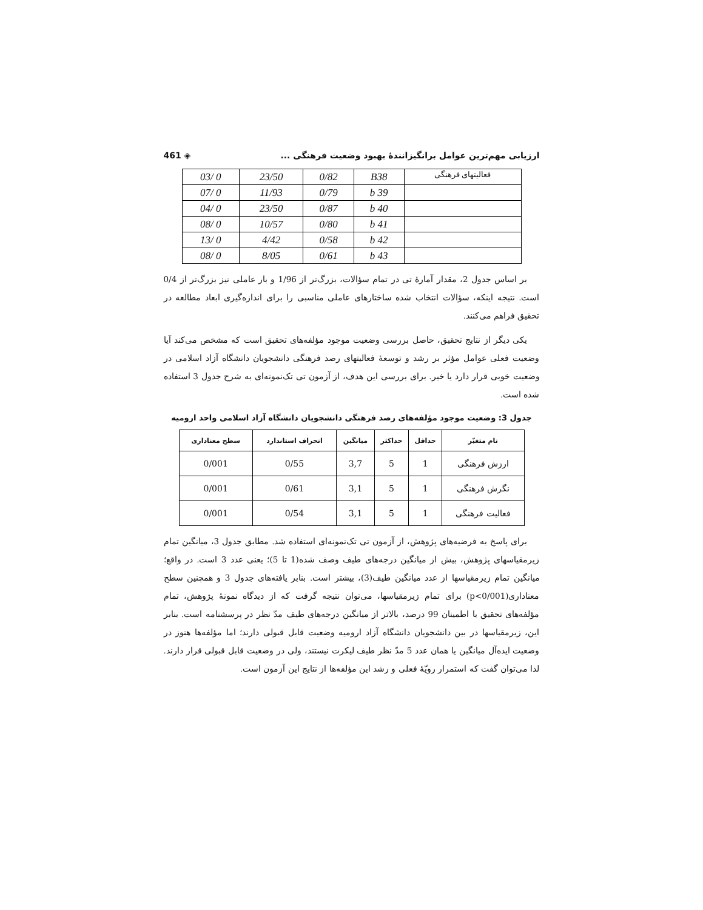ارزیابی مهم‌ترین عوامل برانگیزانندۀ بهبود وضعیت فرهنگی ... ◈ 461
| فعالیتهای فرهنگی | B38 | 0/82 | 23/50 | 0 /03 |
| | b 39 | 0/79 | 11/93 | 0 /07 |
| | b 40 | 0/87 | 23/50 | 0 /04 |
| | b 41 | 0/80 | 10/57 | 0 /08 |
| | b 42 | 0/58 | 4/42 | 0 /13 |
| | b 43 | 0/61 | 8/05 | 0 /08 |
بر اساس جدول 2، مقدار آمارۀ تی در تمام سؤالات، بزرگ‌تر از 1/96 و بار عاملی نیز بزرگ‌تر از 0/4 است. نتیجه اینکه، سؤالات انتخاب شده ساختارهای عاملی مناسبی را برای اندازه‌گیری ابعاد مطالعه در تحقیق فراهم می‌کنند.
یکی دیگر از نتایج تحقیق، حاصل بررسی وضعیت موجود مؤلفه‌های تحقیق است که مشخص می‌کند آیا وضعیت فعلی عوامل مؤثر بر رشد و توسعۀ فعالیتهای رصد فرهنگی دانشجویان دانشگاه آزاد اسلامی در وضعیت خوبی قرار دارد یا خیر. برای بررسی این هدف، از آزمون تی تک‌نمونه‌ای به شرح جدول 3 استفاده شده است.
جدول 3: وضعیت موجود مؤلفه‌های رصد فرهنگی دانشجویان دانشگاه آزاد اسلامی واحد ارومیه
| نام متغیّر | حداقل | حداکثر | میانگین | انحراف استاندارد | سطح معناداری |
| --- | --- | --- | --- | --- | --- |
| ارزش فرهنگی | 1 | 5 | 3,7 | 0/55 | 0/001 |
| نگرش فرهنگی | 1 | 5 | 3,1 | 0/61 | 0/001 |
| فعالیت فرهنگی | 1 | 5 | 3,1 | 0/54 | 0/001 |
برای پاسخ به فرضیه‌های پژوهش، از آزمون تی تک‌نمونه‌ای استفاده شد. مطابق جدول 3، میانگین تمام زیرمقیاسهای پژوهش، بیش از میانگین درجه‌های طیف وصف شده(1 تا 5)؛ یعنی عدد 3 است. در واقع؛ میانگین تمام زیرمقیاسها از عدد میانگین طیف(3)، بیشتر است. بنابر یافته‌های جدول 3 و همچنین سطح معناداری(p<0/001) برای تمام زیرمقیاسها، می‌توان نتیجه گرفت که از دیدگاه نمونۀ پژوهش، تمام مؤلفه‌های تحقیق با اطمینان 99 درصد، بالاتر از میانگین درجه‌های طیف مدّ نظر در پرسشنامه است. بنابر این، زیرمقیاسها در بین دانشجویان دانشگاه آزاد ارومیه وضعیت قابل قبولی دارند؛ اما مؤلفه‌ها هنوز در وضعیت ایده‌آل میانگین یا همان عدد 5 مدّ نظر طیف لیکرت نیستند، ولی در وضعیت قابل قبولی قرار دارند. لذا می‌توان گفت که استمرار رویّۀ فعلی و رشد این مؤلفه‌ها از نتایج این آزمون است.